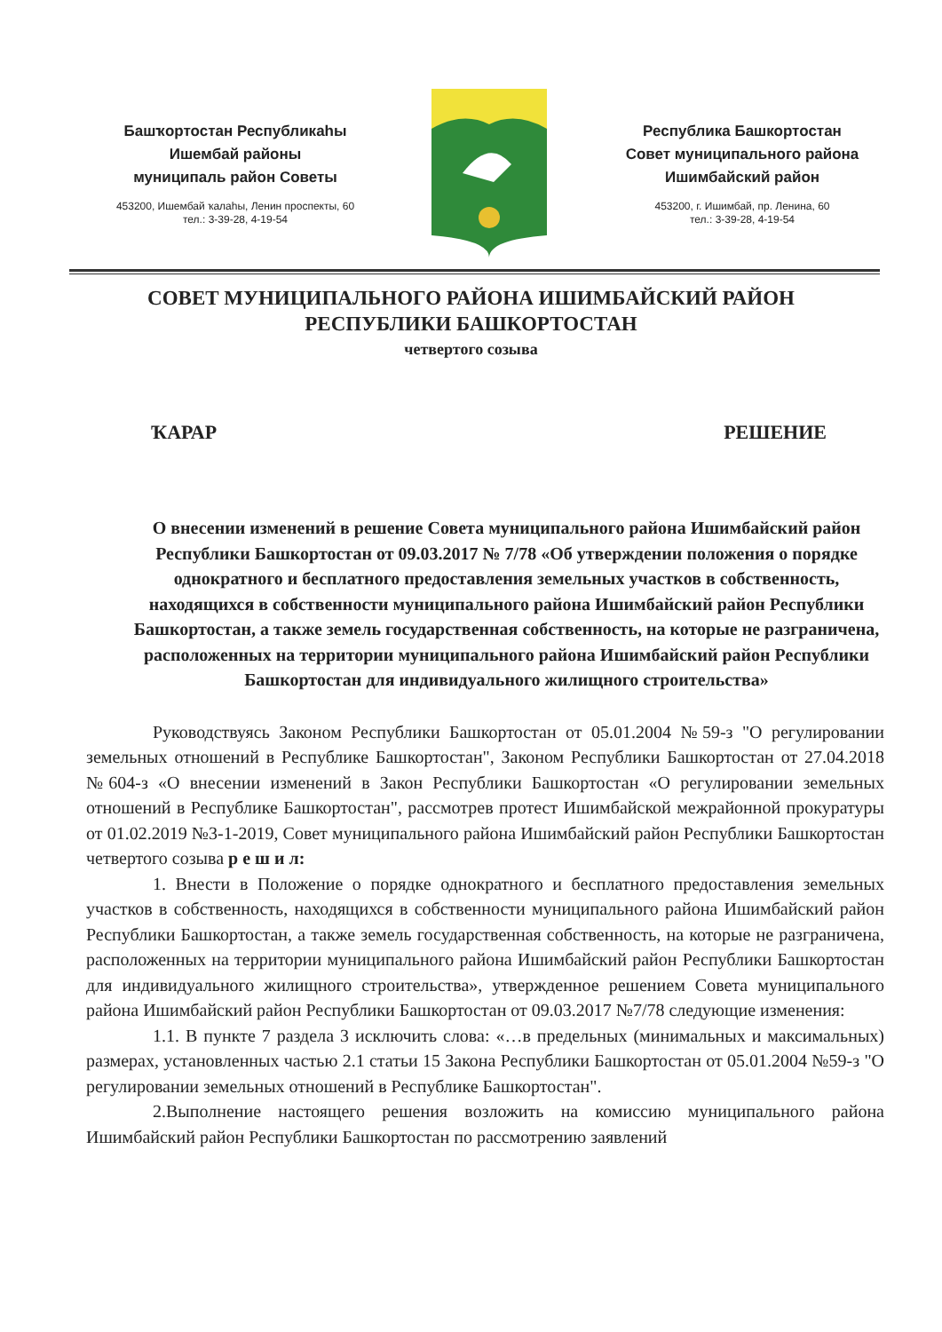Башҡортостан Республикаһы
Ишембай районы
муниципаль район Советы
453200, Ишембай ҡалаһы, Ленин проспекты, 60
тел.: 3-39-28, 4-19-54
Республика Башкортостан
Совет муниципального района
Ишимбайский район
453200, г. Ишимбай, пр. Ленина, 60
тел.: 3-39-28, 4-19-54
СОВЕТ МУНИЦИПАЛЬНОГО РАЙОНА ИШИМБАЙСКИЙ РАЙОН
РЕСПУБЛИКИ БАШКОРТОСТАН
четвертого созыва
ҠАРАР РЕШЕНИЕ
О внесении изменений в решение Совета муниципального района Ишимбайский район Республики Башкортостан от 09.03.2017 № 7/78 «Об утверждении положения о порядке однократного и бесплатного предоставления земельных участков в собственность, находящихся в собственности муниципального района Ишимбайский район Республики Башкортостан, а также земель государственная собственность, на которые не разграничена, расположенных на территории муниципального района Ишимбайский район Республики Башкортостан для индивидуального жилищного строительства»
Руководствуясь Законом Республики Башкортостан от 05.01.2004 №59-з "О регулировании земельных отношений в Республике Башкортостан", Законом Республики Башкортостан от 27.04.2018 №604-з «О внесении изменений в Закон Республики Башкортостан «О регулировании земельных отношений в Республике Башкортостан", рассмотрев протест Ишимбайской межрайонной прокуратуры от 01.02.2019 №3-1-2019, Совет муниципального района Ишимбайский район Республики Башкортостан четвертого созыва р е ш и л:
1. Внести в Положение о порядке однократного и бесплатного предоставления земельных участков в собственность, находящихся в собственности муниципального района Ишимбайский район Республики Башкортостан, а также земель государственная собственность, на которые не разграничена, расположенных на территории муниципального района Ишимбайский район Республики Башкортостан для индивидуального жилищного строительства», утвержденное решением Совета муниципального района Ишимбайский район Республики Башкортостан от 09.03.2017 №7/78 следующие изменения:
1.1. В пункте 7 раздела 3 исключить слова: «…в предельных (минимальных и максимальных) размерах, установленных частью 2.1 статьи 15 Закона Республики Башкортостан от 05.01.2004 №59-з "О регулировании земельных отношений в Республике Башкортостан".
2.Выполнение настоящего решения возложить на комиссию муниципального района Ишимбайский район Республики Башкортостан по рассмотрению заявлений